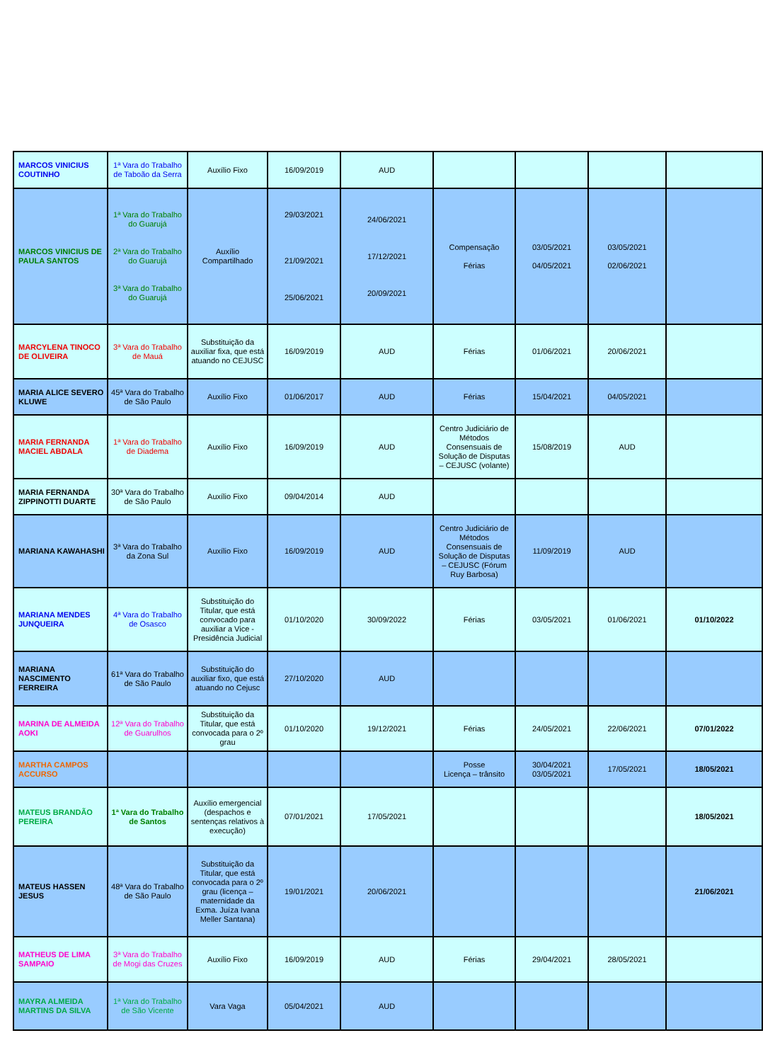| MARCOS VINICIUS COUTINHO | 1ª Vara do Trabalho de Taboão da Serra | Auxílio Fixo | 16/09/2019 | AUD | | | | |
| MARCOS VINICIUS DE PAULA SANTOS | 1ª Vara do Trabalho do Guarujá 2ª Vara do Trabalho do Guarujá 3ª Vara do Trabalho do Guarujá | Auxílio Compartilhado | 29/03/2021 21/09/2021 25/06/2021 | 24/06/2021 17/12/2021 20/09/2021 | Compensação Férias | 03/05/2021 04/05/2021 | 03/05/2021 02/06/2021 | |
| MARCYLENA TINOCO DE OLIVEIRA | 3ª Vara do Trabalho de Mauá | Substituição da auxiliar fixa, que está atuando no CEJUSC | 16/09/2019 | AUD | Férias | 01/06/2021 | 20/06/2021 | |
| MARIA ALICE SEVERO KLUWE | 45ª Vara do Trabalho de São Paulo | Auxílio Fixo | 01/06/2017 | AUD | Férias | 15/04/2021 | 04/05/2021 | |
| MARIA FERNANDA MACIEL ABDALA | 1ª Vara do Trabalho de Diadema | Auxílio Fixo | 16/09/2019 | AUD | Centro Judiciário de Métodos Consensuais de Solução de Disputas – CEJUSC (volante) | 15/08/2019 | AUD | |
| MARIA FERNANDA ZIPPINOTTI DUARTE | 30ª Vara do Trabalho de São Paulo | Auxílio Fixo | 09/04/2014 | AUD | | | | |
| MARIANA KAWAHASHI | 3ª Vara do Trabalho da Zona Sul | Auxílio Fixo | 16/09/2019 | AUD | Centro Judiciário de Métodos Consensuais de Solução de Disputas – CEJUSC (Fórum Ruy Barbosa) | 11/09/2019 | AUD | |
| MARIANA MENDES JUNQUEIRA | 4ª Vara do Trabalho de Osasco | Substituição do Titular, que está convocado para auxiliar a Vice - Presidência Judicial | 01/10/2020 | 30/09/2022 | Férias | 03/05/2021 | 01/06/2021 | 01/10/2022 |
| MARIANA NASCIMENTO FERREIRA | 61ª Vara do Trabalho de São Paulo | Substituição do auxiliar fixo, que está atuando no Cejusc | 27/10/2020 | AUD | | | | |
| MARINA DE ALMEIDA AOKI | 12ª Vara do Trabalho de Guarulhos | Substituição da Titular, que está convocada para o 2º grau | 01/10/2020 | 19/12/2021 | Férias | 24/05/2021 | 22/06/2021 | 07/01/2022 |
| MARTHA CAMPOS ACCURSO | | | | | Posse Licença – trânsito | 30/04/2021 03/05/2021 | 17/05/2021 | 18/05/2021 |
| MATEUS BRANDÃO PEREIRA | 1ª Vara do Trabalho de Santos | Auxílio emergencial (despachos e sentenças relativos à execução) | 07/01/2021 | 17/05/2021 | | | | 18/05/2021 |
| MATEUS HASSEN JESUS | 48ª Vara do Trabalho de São Paulo | Substituição da Titular, que está convocada para o 2º grau (licença – maternidade da Exma. Juíza Ivana Meller Santana) | 19/01/2021 | 20/06/2021 | | | | 21/06/2021 |
| MATHEUS DE LIMA SAMPAIO | 3ª Vara do Trabalho de Mogi das Cruzes | Auxílio Fixo | 16/09/2019 | AUD | Férias | 29/04/2021 | 28/05/2021 | |
| MAYRA ALMEIDA MARTINS DA SILVA | 1ª Vara do Trabalho de São Vicente | Vara Vaga | 05/04/2021 | AUD | | | | |